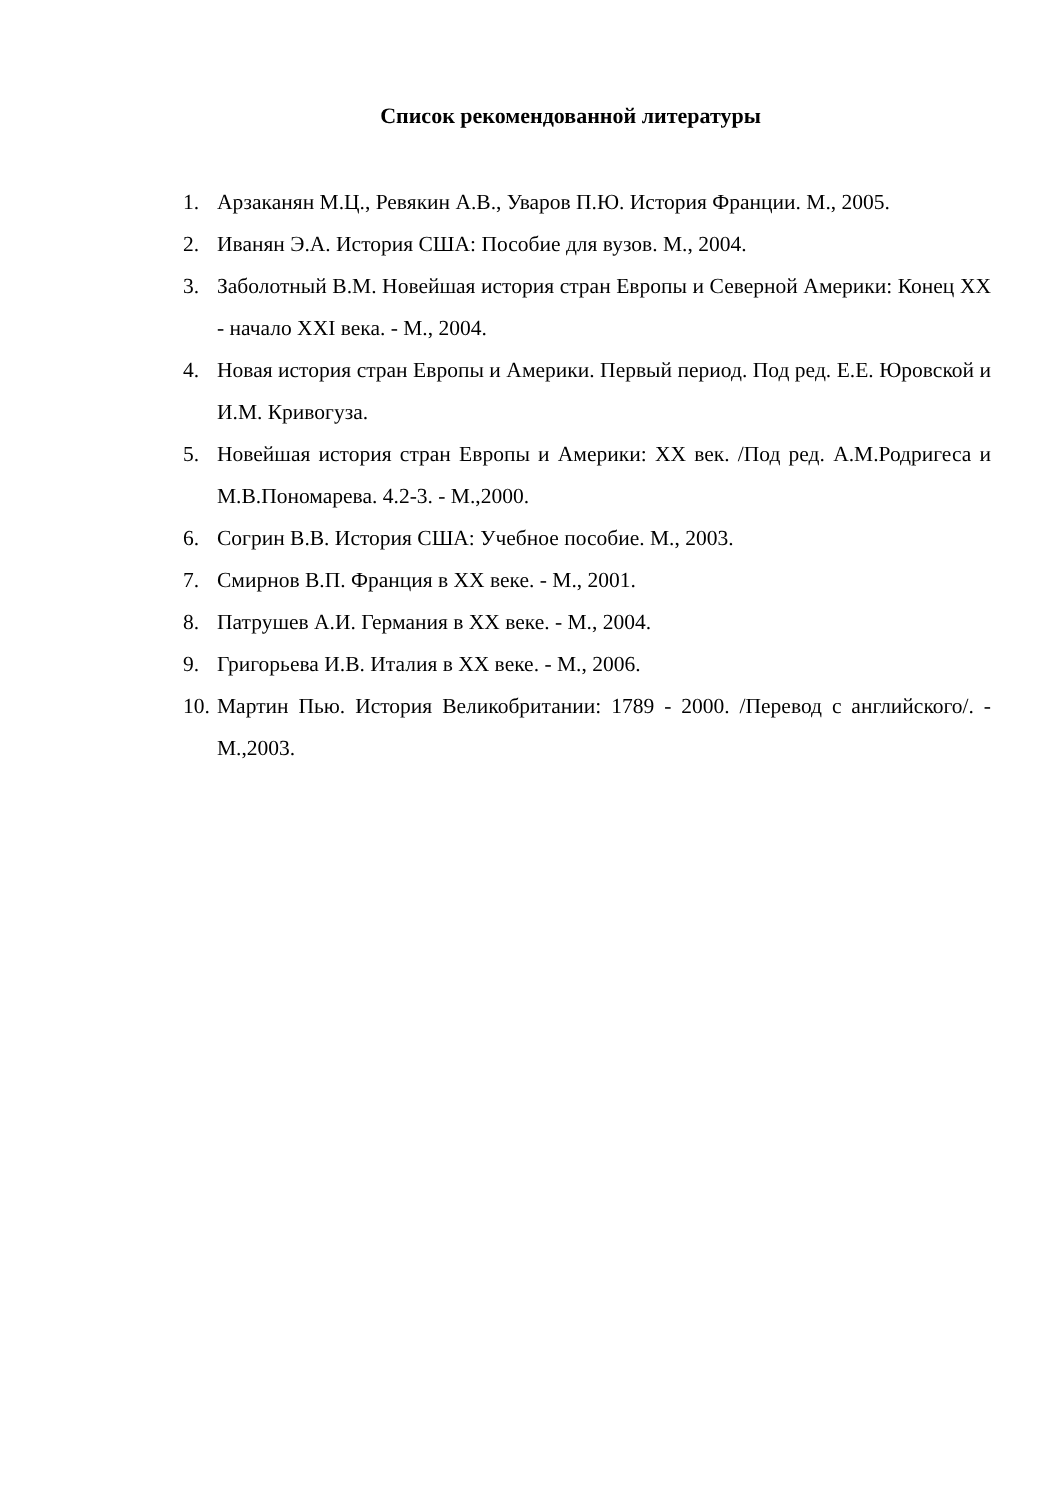Список рекомендованной литературы
1. Арзаканян М.Ц., Ревякин А.В., Уваров П.Ю. История Франции. М., 2005.
2. Иванян Э.А. История США: Пособие для вузов. М., 2004.
3. Заболотный В.М. Новейшая история стран Европы и Северной Америки: Конец XX - начало XXI века. - М., 2004.
4. Новая история стран Европы и Америки. Первый период. Под ред. Е.Е. Юровской и И.М. Кривогуза.
5. Новейшая история стран Европы и Америки: XX век. /Под ред. А.М.Родригеса и М.В.Пономарева. 4.2-3. - М.,2000.
6. Согрин В.В. История США: Учебное пособие. М., 2003.
7. Смирнов В.П. Франция в XX веке. - М., 2001.
8. Патрушев А.И. Германия в XX веке. - М., 2004.
9. Григорьева И.В. Италия в XX веке. - М., 2006.
10. Мартин Пью. История Великобритании: 1789 - 2000. /Перевод с английского/. - М.,2003.